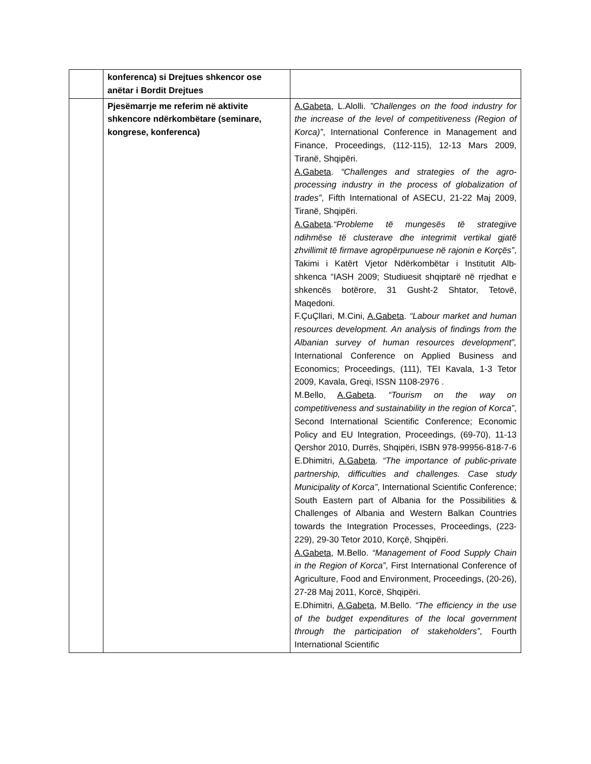| | konferenca) si Drejtues shkencor ose anëtar i Bordit Drejtues | |
| | Pjesëmarrje me referim në aktivite shkencore ndërkombëtare (seminare, kongrese, konferenca) | A.Gabeta , L.Alolli. ”Challenges on the food industry for the increase of the level of competitiveness (Region of Korca)” , International Conference in Management and Finance, Proceedings, (112-115), 12-13 Mars 2009, Tiranë, Shqipëri. A.Gabeta . “Challenges and strategies of the agro-processing industry in the process of globalization of trades” , Fifth International of ASECU, 21-22 Maj 2009, Tiranë, Shqipëri. A.Gabeta . “Probleme të mungesës të strategjive ndihmëse të clusterave dhe integrimit vertikal gjatë zhvillimit të firmave agropërpunuese në rajonin e Korçës” , Takimi i Katërt Vjetor Ndërkombëtar i Institutit Alb-shkenca “IASH 2009; Studiuesit shqiptarë në rrjedhat e shkencës botërore, 31 Gusht-2 Shtator, Tetovë, Maqedoni. F.ÇuÇllari, M.Cini, A.Gabeta . “Labour market and human resources development. An analysis of findings from the Albanian survey of human resources development”, International Conference on Applied Business and Economics; Proceedings, (111), TEI Kavala, 1-3 Tetor 2009, Kavala, Greqi, ISSN 1108-2976 . M.Bello, A.Gabeta . “Tourism on the way on competitiveness and sustainability in the region of Korca” , Second International Scientific Conference; Economic Policy and EU Integration, Proceedings, (69-70), 11-13 Qershor 2010, Durrës, Shqipëri, ISBN 978-99956-818-7-6 E.Dhimitri, A.Gabeta . “The importance of public-private partnership, difficulties and challenges. Case study Municipality of Korca” , International Scientific Conference; South Eastern part of Albania for the Possibilities & Challenges of Albania and Western Balkan Countries towards the Integration Processes, Proceedings, (223-229), 29-30 Tetor 2010, Korçë, Shqipëri. A.Gabeta , M.Bello. “Management of Food Supply Chain in the Region of Korca” , First International Conference of Agriculture, Food and Environment, Proceedings, (20-26), 27-28 Maj 2011, Korcë, Shqipëri. E.Dhimitri, A.Gabeta , M.Bello. “The efficiency in the use of the budget expenditures of the local government through the participation of stakeholders” , Fourth International Scientific |